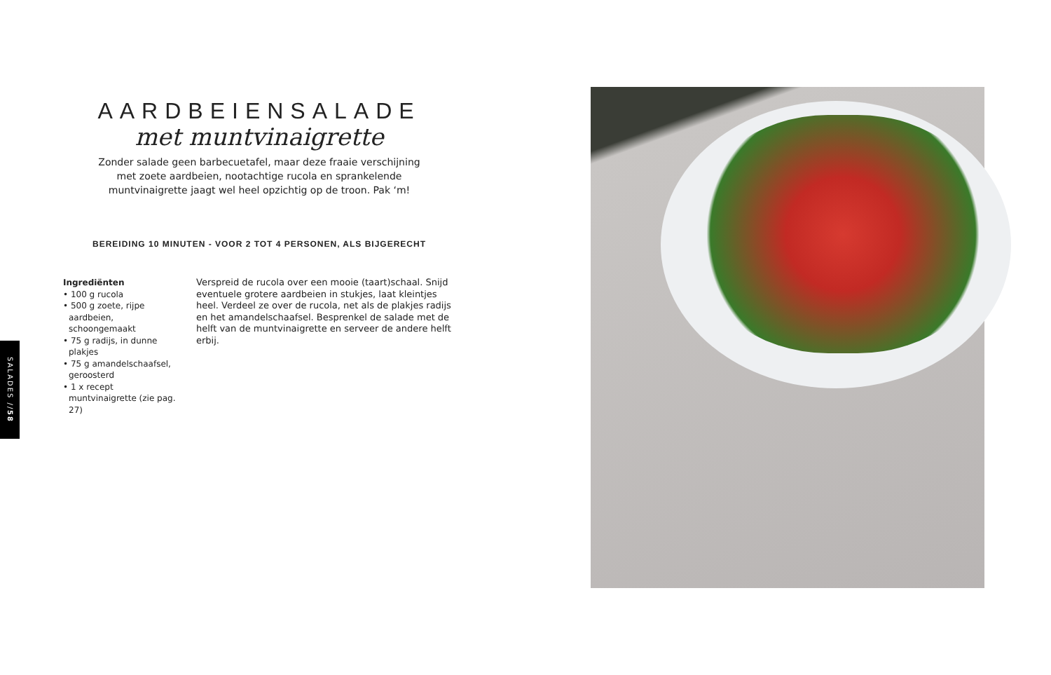AARDBEIENSALADE
met muntvinaigrette
Zonder salade geen barbecuetafel, maar deze fraaie verschijning met zoete aardbeien, nootachtige rucola en sprankelende muntvinaigrette jaagt wel heel opzichtig op de troon. Pak ‘m!
BEREIDING 10 MINUTEN - VOOR 2 TOT 4 PERSONEN, ALS BIJGERECHT
Ingrediënten
• 100 g rucola
• 500 g zoete, rijpe aardbeien, schoongemaakt
• 75 g radijs, in dunne plakjes
• 75 g amandelschaafsel, geroosterd
• 1 x recept muntvinaigrette (zie pag. 27)
Verspreid de rucola over een mooie (taart)schaal. Snijd eventuele grotere aardbeien in stukjes, laat kleintjes heel. Verdeel ze over de rucola, net als de plakjes radijs en het amandelschaafsel. Besprenkel de salade met de helft van de muntvinaigrette en serveer de andere helft erbij.
SALADES // 58